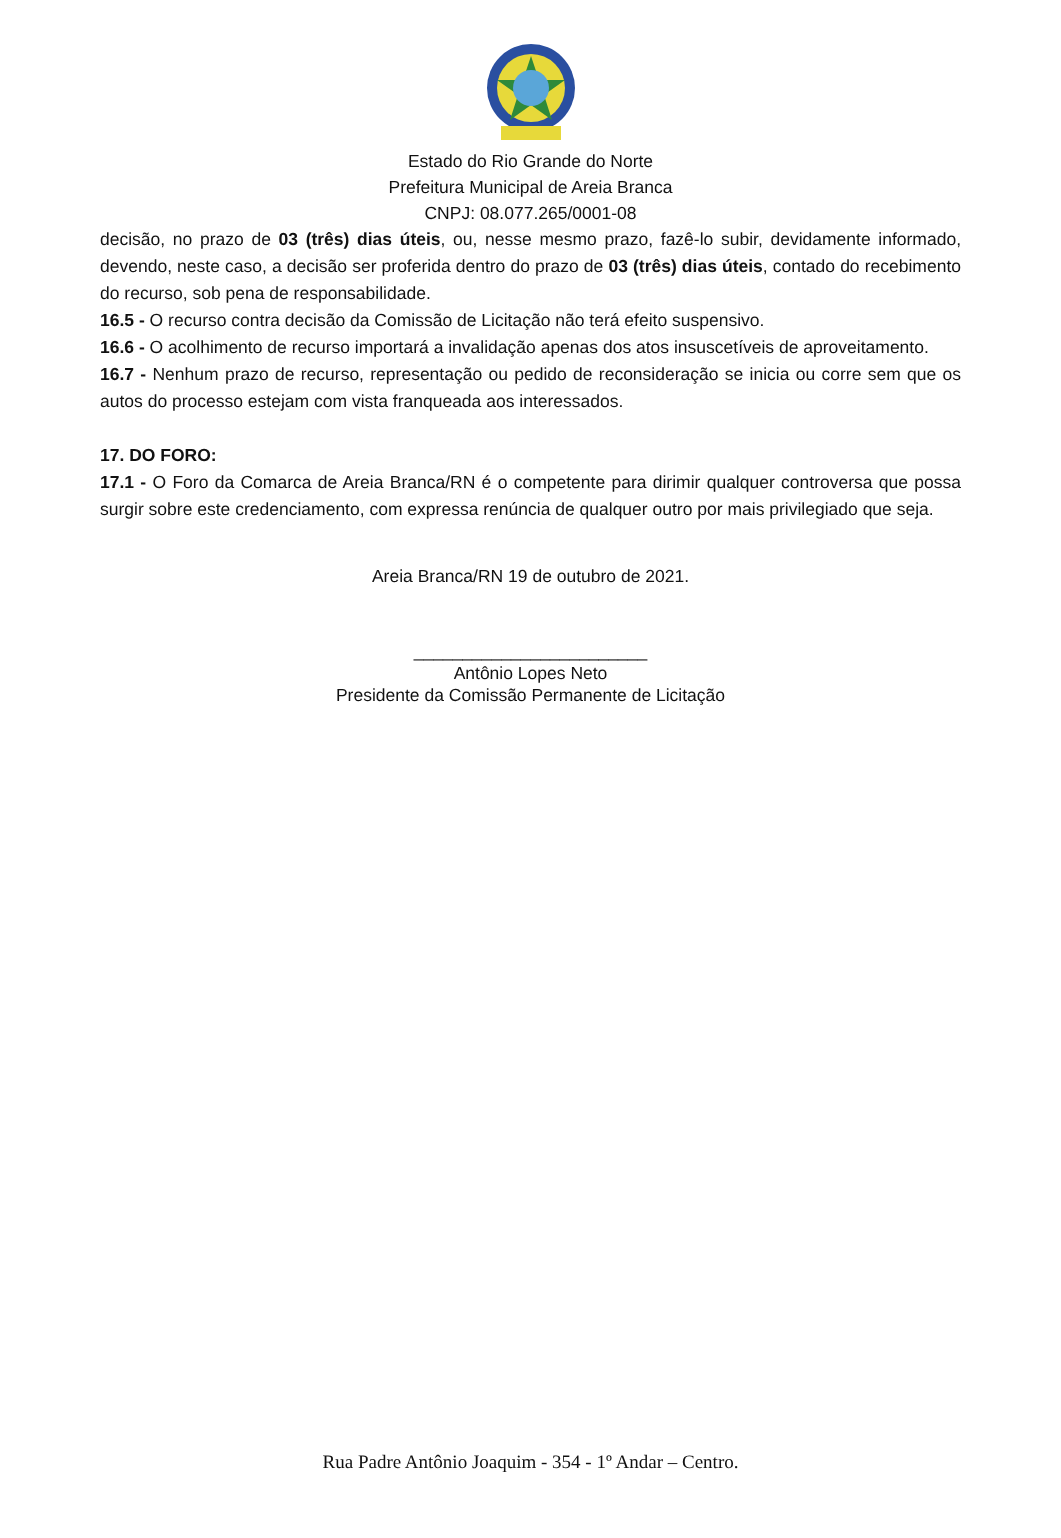Estado do Rio Grande do Norte
Prefeitura Municipal de Areia Branca
CNPJ: 08.077.265/0001-08
decisão, no prazo de 03 (três) dias úteis, ou, nesse mesmo prazo, fazê-lo subir, devidamente informado, devendo, neste caso, a decisão ser proferida dentro do prazo de 03 (três) dias úteis, contado do recebimento do recurso, sob pena de responsabilidade.
16.5 - O recurso contra decisão da Comissão de Licitação não terá efeito suspensivo.
16.6 - O acolhimento de recurso importará a invalidação apenas dos atos insuscetíveis de aproveitamento.
16.7 - Nenhum prazo de recurso, representação ou pedido de reconsideração se inicia ou corre sem que os autos do processo estejam com vista franqueada aos interessados.
17. DO FORO:
17.1 - O Foro da Comarca de Areia Branca/RN é o competente para dirimir qualquer controversa que possa surgir sobre este credenciamento, com expressa renúncia de qualquer outro por mais privilegiado que seja.
Areia Branca/RN 19 de outubro de 2021.
________________________
Antônio Lopes Neto
Presidente da Comissão Permanente de Licitação
Rua Padre Antônio Joaquim - 354 - 1º Andar – Centro.